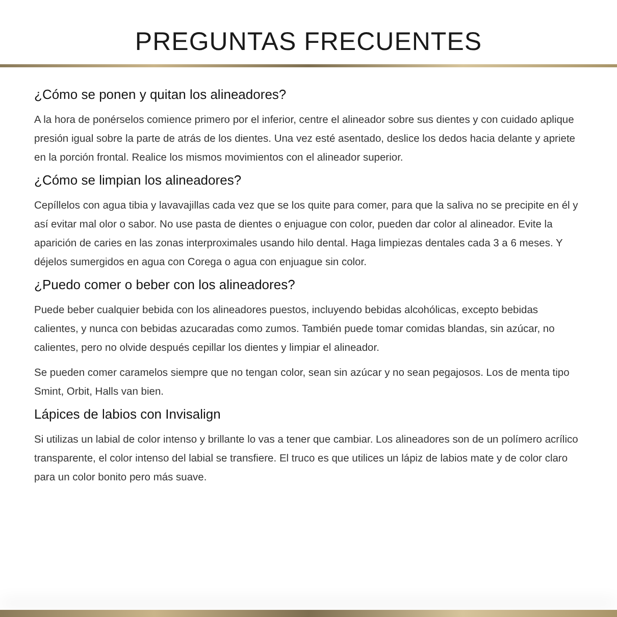PREGUNTAS FRECUENTES
¿Cómo se ponen y quitan los alineadores?
A la hora de ponérselos comience primero por el inferior, centre el alineador sobre sus dientes y con cuidado aplique presión igual sobre la parte de atrás de los dientes. Una vez esté asentado, deslice los dedos hacia delante y apriete en la porción frontal. Realice los mismos movimientos con el alineador superior.
¿Cómo se limpian los alineadores?
Cepíllelos con agua tibia y lavavajillas cada vez que se los quite para comer, para que la saliva no se precipite en él y así evitar mal olor o sabor. No use pasta de dientes o enjuague con color, pueden dar color al alineador. Evite la aparición de caries en las zonas interproximales usando hilo dental. Haga limpiezas dentales cada 3 a 6 meses. Y déjelos sumergidos en agua con Corega o agua con enjuague sin color.
¿Puedo comer o beber con los alineadores?
Puede beber cualquier bebida con los alineadores puestos, incluyendo bebidas alcohólicas, excepto bebidas calientes, y nunca con bebidas azucaradas como zumos. También puede tomar comidas blandas, sin azúcar, no calientes, pero no olvide después cepillar los dientes y limpiar el alineador.
Se pueden comer caramelos siempre que no tengan color, sean sin azúcar y no sean pegajosos. Los de menta tipo Smint, Orbit, Halls van bien.
Lápices de labios con Invisalign
Si utilizas un labial de color intenso y brillante lo vas a tener que cambiar. Los alineadores son de un polímero acrílico transparente, el color intenso del labial se transfiere. El truco es que utilices un lápiz de labios mate y de color claro para un color bonito pero más suave.